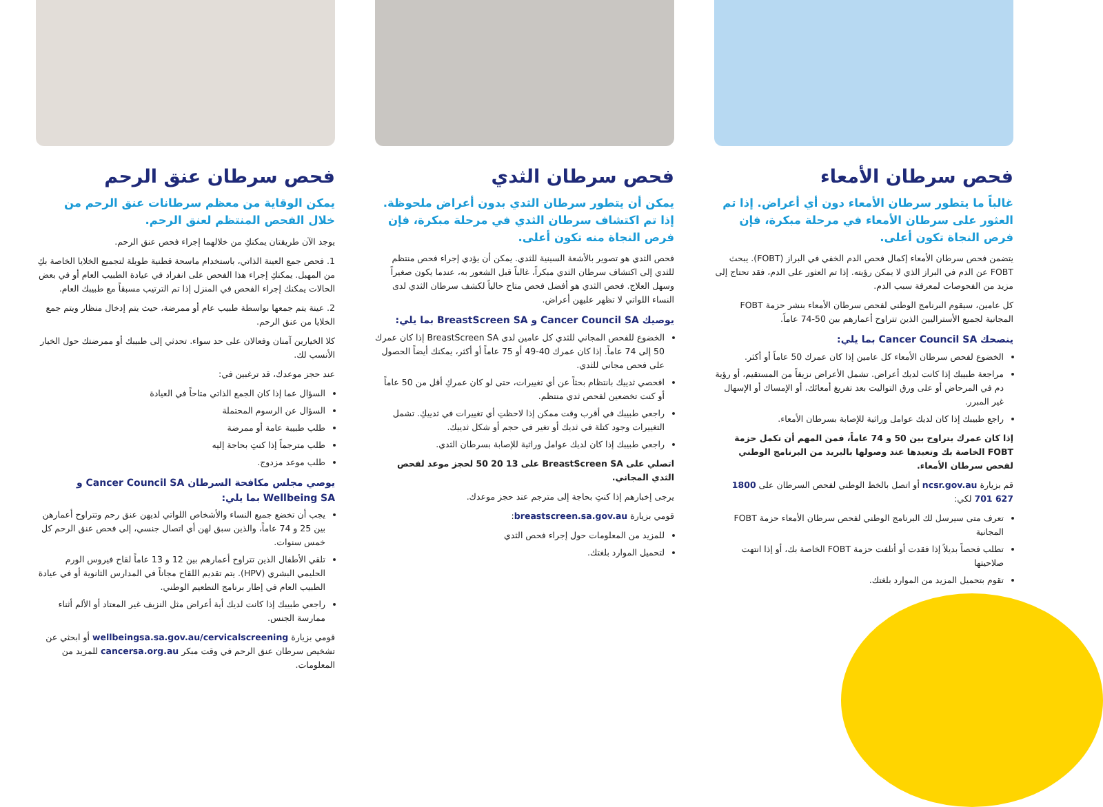فحص سرطان الأمعاء
غالباً ما يتطور سرطان الأمعاء دون أي أعراض. إذا تم العثور على سرطان الأمعاء في مرحلة مبكرة، فإن فرص النجاة تكون أعلى.
يتضمن فحص سرطان الأمعاء إكمال فحص الدم الخفي في البراز (FOBT). يبحث FOBT عن الدم في البراز الذي لا يمكن رؤيته. إذا تم العثور على الدم، فقد تحتاج إلى مزيد من الفحوصات لمعرفة سبب الدم.
كل عامين، سيقوم البرنامج الوطني لفحص سرطان الأمعاء بنشر حزمة FOBT المجانية لجميع الأستراليين الذين تتراوح أعمارهم بين 50-74 عاماً.
ينصحك Cancer Council SA بما يلي:
الخضوع لفحص سرطان الأمعاء كل عامين إذا كان عمرك 50 عاماً أو أكثر.
مراجعة طبيبك إذا كانت لديك أعراض. تشمل الأعراض نزيفاً من المستقيم، أو رؤية دم في المرحاض أو على ورق التواليت بعد تفريغ أمعائك، أو الإمساك أو الإسهال غير المبرر.
راجع طبيبك إذا كان لديك عوامل وراثية للإصابة بسرطان الأمعاء.
إذا كان عمرك يتراوح بين 50 و 74 عاماً، فمن المهم أن تكمل حزمة FOBT الخاصة بك وتعيدها عند وصولها بالبريد من البرنامج الوطني لفحص سرطان الأمعاء.
قم بزيارة ncsr.gov.au أو اتصل بالخط الوطني لفحص السرطان على 1800 627 701 لكي:
تعرف متى سيرسل لك البرنامج الوطني لفحص سرطان الأمعاء حزمة FOBT المجانية
تطلب فحصاً بديلاً إذا فقدت أو أتلفت حزمة FOBT الخاصة بك، أو إذا انتهت صلاحيتها
تقوم بتحميل المزيد من الموارد بلغتك.
فحص سرطان الثدي
يمكن أن يتطور سرطان الثدي بدون أعراض ملحوظة. إذا تم اكتشاف سرطان الثدي في مرحلة مبكرة، فإن فرص النجاة منه تكون أعلى.
فحص الثدي هو تصوير بالأشعة السينية للثدي. يمكن أن يؤدي إجراء فحص منتظم للثدي إلى اكتشاف سرطان الثدي مبكراً، غالباً قبل الشعور به، عندما يكون صغيراً وسهل العلاج. فحص الثدي هو أفضل فحص متاح حالياً لكشف سرطان الثدي لدى النساء اللواتي لا تظهر عليهن أعراض.
يوصيك Cancer Council SA و BreastScreen SA بما يلي:
الخضوع للفحص المجاني للثدي كل عامين لدى BreastScreen SA إذا كان عمرك 50 إلى 74 عاماً. إذا كان عمرك 40-49 أو 75 عاماً أو أكثر، يمكنك أيضاً الحصول على فحص مجاني للثدي.
افحصي ثدييك بانتظام بحثاً عن أي تغييرات، حتى لو كان عمركِ أقل من 50 عاماً أو كنت تخضعين لفحص ثدي منتظم.
راجعي طبيبك في أقرب وقت ممكن إذا لاحظتِ أي تغييرات في ثدييكِ. تشمل التغييرات وجود كتلة في ثديك أو تغير في حجم أو شكل ثدييك.
راجعي طبيبك إذا كان لديك عوامل وراثية للإصابة بسرطان الثدي.
اتصلي على BreastScreen SA على 13 20 50 لحجز موعد لفحص الثدي المجاني.
يرجى إخبارهم إذا كنتِ بحاجة إلى مترجم عند حجز موعدك.
قومي بزيارة breastscreen.sa.gov.au:
للمزيد من المعلومات حول إجراء فحص الثدي
لتحميل الموارد بلغتك.
فحص سرطان عنق الرحم
يمكن الوقاية من معظم سرطانات عنق الرحم من خلال الفحص المنتظم لعنق الرحم.
يوجد الآن طريقتان يمكنكِ من خلالهما إجراء فحص عنق الرحم.
1. فحص جمع العينة الذاتي، باستخدام ماسحة قطنية طويلة لتجميع الخلايا الخاصة بكِ من المهبل. يمكنكِ إجراء هذا الفحص على انفراد في عيادة الطبيب العام أو في بعض الحالات يمكنك إجراء الفحص في المنزل إذا تم الترتيب مسبقاً مع طبيبك العام.
2. عينة يتم جمعها بواسطة طبيب عام أو ممرضة، حيث يتم إدخال منظار ويتم جمع الخلايا من عنق الرحم.
كلا الخيارين آمنان وفعالان على حد سواء. تحدثي إلى طبيبك أو ممرضتك حول الخيار الأنسب لك.
عند حجز موعدك، قد ترغبين في:
السؤال عما إذا كان الجمع الذاتي متاحاً في العيادة
السؤال عن الرسوم المحتملة
طلب طبيبة عامة أو ممرضة
طلب مترجماً إذا كنتِ بحاجة إليه
طلب موعد مزدوج.
يوصي مجلس مكافحة السرطان Cancer Council SA و Wellbeing SA بما يلي:
يجب أن تخضع جميع النساء والأشخاص اللواتي لديهن عنق رحم وتتراوح أعمارهن بين 25 و 74 عاماً، والذين سبق لهن أي اتصال جنسي، إلى فحص عنق الرحم كل خمس سنوات.
تلقي الأطفال الذين تتراوح أعمارهم بين 12 و 13 عاماً لقاح فيروس الورم الحليمي البشري (HPV). يتم تقديم اللقاح مجاناً في المدارس الثانوية أو في عيادة الطبيب العام في إطار برنامج التطعيم الوطني.
راجعي طبيبك إذا كانت لديك أية أعراض مثل النزيف غير المعتاد أو الألم أثناء ممارسة الجنس.
قومي بزيارة wellbeingsa.sa.gov.au/cervicalscreening أو ابحثي عن تشخيص سرطان عنق الرحم في وقت مبكر cancersa.org.au للمزيد من المعلومات.